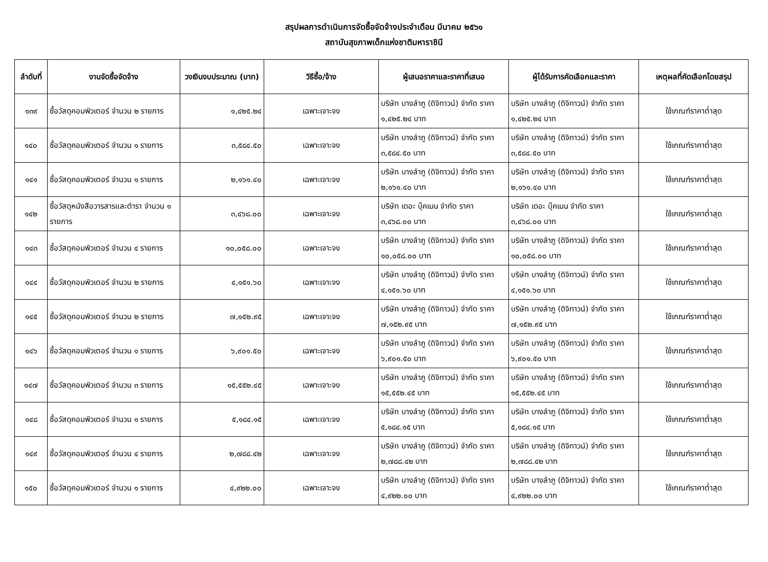สรุปผลการดำเนินการจัดซื้อจัดจ้างประจำเดือน มีนาคม ๒๕๖๑
สถาบันสุขภาพเด็กแห่งชาติมหาราชินี
| ลำดับที่ | งานจัดซื้อจัดจ้าง | วงเงินงบประมาณ (บาท) | วิธีซื้อ/จ้าง | ผู้เสนอราคาและราคาที่เสนอ | ผู้ได้รับการคัดเลือกและราคา | เหตุผลที่คัดเลือกโดยสรุป |
| --- | --- | --- | --- | --- | --- | --- |
| ๑๓๙ | ซื้อวัสดุคอมพิวเตอร์ จำนวน ๒ รายการ | ๑,๔๒๕.๒๔ | เฉพาะเจาะจง | บริษัท บางลำภู (ดิจิทาวน์) จำกัด ราคา ๑,๔๒๕.๒๔ บาท | บริษัท บางลำภู (ดิจิทาวน์) จำกัด ราคา ๑,๔๒๕.๒๔ บาท | ใช้เกณฑ์ราคาต่ำสุด |
| ๑๔๐ | ซื้อวัสดุคอมพิวเตอร์ จำนวน ๑ รายการ | ๓,๕๘๔.๕๐ | เฉพาะเจาะจง | บริษัท บางลำภู (ดิจิทาวน์) จำกัด ราคา ๓,๕๘๔.๕๐ บาท | บริษัท บางลำภู (ดิจิทาวน์) จำกัด ราคา ๓,๕๘๔.๕๐ บาท | ใช้เกณฑ์ราคาต่ำสุด |
| ๑๔๑ | ซื้อวัสดุคอมพิวเตอร์ จำนวน ๑ รายการ | ๒,๑๖๑.๔๐ | เฉพาะเจาะจง | บริษัท บางลำภู (ดิจิทาวน์) จำกัด ราคา ๒,๑๖๑.๔๐ บาท | บริษัท บางลำภู (ดิจิทาวน์) จำกัด ราคา ๒,๑๖๑.๔๐ บาท | ใช้เกณฑ์ราคาต่ำสุด |
| ๑๔๒ | ซื้อวัสดุหนังสือวารสารและตำรา จำนวน ๑ รายการ | ๓,๔๖๘.๐๐ | เฉพาะเจาะจง | บริษัท เดอะ บุ๊คเมน จำกัด ราคา ๓,๔๖๘.๐๐ บาท | บริษัท เดอะ บุ๊คเมน จำกัด ราคา ๓,๔๖๘.๐๐ บาท | ใช้เกณฑ์ราคาต่ำสุด |
| ๑๔๓ | ซื้อวัสดุคอมพิวเตอร์ จำนวน ๔ รายการ | ๑๐,๐๕๘.๐๐ | เฉพาะเจาะจง | บริษัท บางลำภู (ดิจิทาวน์) จำกัด ราคา ๑๐,๐๕๘.๐๐ บาท | บริษัท บางลำภู (ดิจิทาวน์) จำกัด ราคา ๑๐,๐๕๘.๐๐ บาท | ใช้เกณฑ์ราคาต่ำสุด |
| ๑๔๔ | ซื้อวัสดุคอมพิวเตอร์ จำนวน ๒ รายการ | ๔,๑๕๑.๖๐ | เฉพาะเจาะจง | บริษัท บางลำภู (ดิจิทาวน์) จำกัด ราคา ๔,๑๕๑.๖๐ บาท | บริษัท บางลำภู (ดิจิทาวน์) จำกัด ราคา ๔,๑๕๑.๖๐ บาท | ใช้เกณฑ์ราคาต่ำสุด |
| ๑๔๕ | ซื้อวัสดุคอมพิวเตอร์ จำนวน ๒ รายการ | ๗,๑๕๒.๙๕ | เฉพาะเจาะจง | บริษัท บางลำภู (ดิจิทาวน์) จำกัด ราคา ๗,๑๕๒.๙๕ บาท | บริษัท บางลำภู (ดิจิทาวน์) จำกัด ราคา ๗,๑๕๒.๙๕ บาท | ใช้เกณฑ์ราคาต่ำสุด |
| ๑๔๖ | ซื้อวัสดุคอมพิวเตอร์ จำนวน ๑ รายการ | ๖,๙๐๑.๕๐ | เฉพาะเจาะจง | บริษัท บางลำภู (ดิจิทาวน์) จำกัด ราคา ๖,๙๐๑.๕๐ บาท | บริษัท บางลำภู (ดิจิทาวน์) จำกัด ราคา ๖,๙๐๑.๕๐ บาท | ใช้เกณฑ์ราคาต่ำสุด |
| ๑๔๗ | ซื้อวัสดุคอมพิวเตอร์ จำนวน ๓ รายการ | ๑๕,๕๕๒.๔๕ | เฉพาะเจาะจง | บริษัท บางลำภู (ดิจิทาวน์) จำกัด ราคา ๑๕,๕๕๒.๔๕ บาท | บริษัท บางลำภู (ดิจิทาวน์) จำกัด ราคา ๑๕,๕๕๒.๔๕ บาท | ใช้เกณฑ์ราคาต่ำสุด |
| ๑๔๘ | ซื้อวัสดุคอมพิวเตอร์ จำนวน ๑ รายการ | ๕,๑๘๔.๑๕ | เฉพาะเจาะจง | บริษัท บางลำภู (ดิจิทาวน์) จำกัด ราคา ๕,๑๘๔.๑๕ บาท | บริษัท บางลำภู (ดิจิทาวน์) จำกัด ราคา ๕,๑๘๔.๑๕ บาท | ใช้เกณฑ์ราคาต่ำสุด |
| ๑๔๙ | ซื้อวัสดุคอมพิวเตอร์ จำนวน ๔ รายการ | ๒,๗๘๘.๔๒ | เฉพาะเจาะจง | บริษัท บางลำภู (ดิจิทาวน์) จำกัด ราคา ๒,๗๘๘.๔๒ บาท | บริษัท บางลำภู (ดิจิทาวน์) จำกัด ราคา ๒,๗๘๘.๔๒ บาท | ใช้เกณฑ์ราคาต่ำสุด |
| ๑๕๐ | ซื้อวัสดุคอมพิวเตอร์ จำนวน ๑ รายการ | ๔,๙๒๒.๐๐ | เฉพาะเจาะจง | บริษัท บางลำภู (ดิจิทาวน์) จำกัด ราคา ๔,๙๒๒.๐๐ บาท | บริษัท บางลำภู (ดิจิทาวน์) จำกัด ราคา ๔,๙๒๒.๐๐ บาท | ใช้เกณฑ์ราคาต่ำสุด |